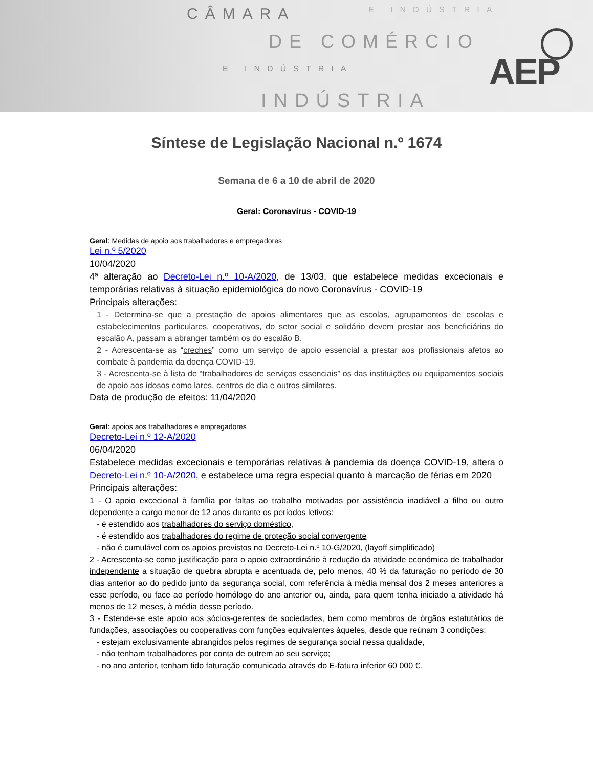CÂMARA E INDÚSTRIA
DE COMÉRCIO
E INDÚSTRIA
INDÚSTRIA
AEP
Síntese de Legislação Nacional n.º 1674
Semana de 6 a 10 de abril de 2020
Geral: Coronavírus - COVID-19
Geral: Medidas de apoio aos trabalhadores e empregadores
Lei n.º 5/2020
10/04/2020
4ª alteração ao Decreto-Lei n.º 10-A/2020, de 13/03, que estabelece medidas excecionais e temporárias relativas à situação epidemiológica do novo Coronavírus - COVID-19
Principais alterações:
1 - Determina-se que a prestação de apoios alimentares que as escolas, agrupamentos de escolas e estabelecimentos particulares, cooperativos, do setor social e solidário devem prestar aos beneficiários do escalão A, passam a abranger também os do escalão B.
2 - Acrescenta-se as “creches” como um serviço de apoio essencial a prestar aos profissionais afetos ao combate à pandemia da doença COVID-19.
3 - Acrescenta-se à lista de “trabalhadores de serviços essenciais” os das instituições ou equipamentos sociais de apoio aos idosos como lares, centros de dia e outros similares.
Data de produção de efeitos: 11/04/2020
Geral: apoios aos trabalhadores e empregadores
Decreto-Lei n.º 12-A/2020
06/04/2020
Estabelece medidas excecionais e temporárias relativas à pandemia da doença COVID-19, altera o Decreto-Lei n.º 10-A/2020, e estabelece uma regra especial quanto à marcação de férias em 2020
Principais alterações:
1 - O apoio excecional à família por faltas ao trabalho motivadas por assistência inadiável a filho ou outro dependente a cargo menor de 12 anos durante os períodos letivos:
- é estendido aos trabalhadores do serviço doméstico,
- é estendido aos trabalhadores do regime de proteção social convergente
- não é cumulável com os apoios previstos no Decreto-Lei n.º 10-G/2020, (layoff simplificado)
2 - Acrescenta-se como justificação para o apoio extraordinário à redução da atividade económica de trabalhador independente a situação de quebra abrupta e acentuada de, pelo menos, 40 % da faturação no período de 30 dias anterior ao do pedido junto da segurança social, com referência à média mensal dos 2 meses anteriores a esse período, ou face ao período homólogo do ano anterior ou, ainda, para quem tenha iniciado a atividade há menos de 12 meses, à média desse período.
3 - Estende-se este apoio aos sócios-gerentes de sociedades, bem como membros de órgãos estatutários de fundações, associações ou cooperativas com funções equivalentes àqueles, desde que reúnam 3 condições:
- estejam exclusivamente abrangidos pelos regimes de segurança social nessa qualidade,
- não tenham trabalhadores por conta de outrem ao seu serviço;
- no ano anterior, tenham tido faturação comunicada através do E-fatura inferior 60 000 €.